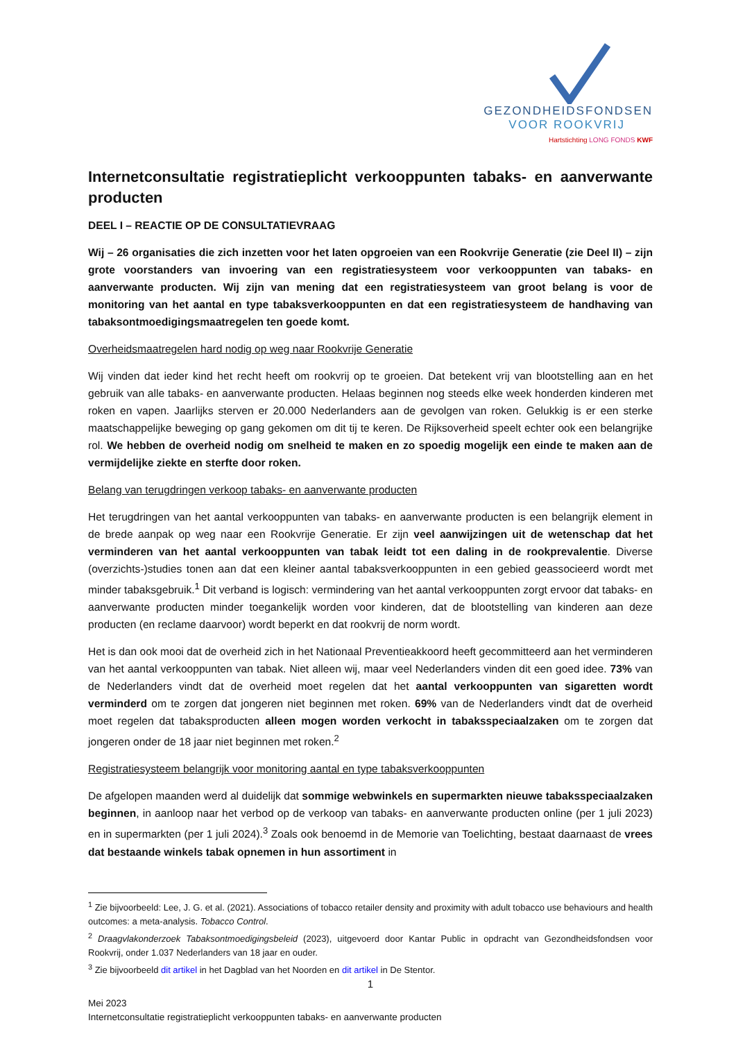GEZONDHEIDSFONDSEN
VOOR ROOKVRIJ
Hartstichting LONG FONDS KWF
Internetconsultatie registratieplicht verkooppunten tabaks- en aanverwante producten
DEEL I – REACTIE OP DE CONSULTATIEVRAAG
Wij – 26 organisaties die zich inzetten voor het laten opgroeien van een Rookvrije Generatie (zie Deel II) – zijn grote voorstanders van invoering van een registratiesysteem voor verkooppunten van tabaks- en aanverwante producten. Wij zijn van mening dat een registratiesysteem van groot belang is voor de monitoring van het aantal en type tabaksverkooppunten en dat een registratiesysteem de handhaving van tabaksontmoedigingsmaatregelen ten goede komt.
Overheidsmaatregelen hard nodig op weg naar Rookvrije Generatie
Wij vinden dat ieder kind het recht heeft om rookvrij op te groeien. Dat betekent vrij van blootstelling aan en het gebruik van alle tabaks- en aanverwante producten. Helaas beginnen nog steeds elke week honderden kinderen met roken en vapen. Jaarlijks sterven er 20.000 Nederlanders aan de gevolgen van roken. Gelukkig is er een sterke maatschappelijke beweging op gang gekomen om dit tij te keren. De Rijksoverheid speelt echter ook een belangrijke rol. We hebben de overheid nodig om snelheid te maken en zo spoedig mogelijk een einde te maken aan de vermijdelijke ziekte en sterfte door roken.
Belang van terugdringen verkoop tabaks- en aanverwante producten
Het terugdringen van het aantal verkooppunten van tabaks- en aanverwante producten is een belangrijk element in de brede aanpak op weg naar een Rookvrije Generatie. Er zijn veel aanwijzingen uit de wetenschap dat het verminderen van het aantal verkooppunten van tabak leidt tot een daling in de rookprevalentie. Diverse (overzichts-)studies tonen aan dat een kleiner aantal tabaksverkooppunten in een gebied geassocieerd wordt met minder tabaksgebruik.<sup>1</sup> Dit verband is logisch: vermindering van het aantal verkooppunten zorgt ervoor dat tabaks- en aanverwante producten minder toegankelijk worden voor kinderen, dat de blootstelling van kinderen aan deze producten (en reclame daarvoor) wordt beperkt en dat rookvrij de norm wordt.
Het is dan ook mooi dat de overheid zich in het Nationaal Preventieakkoord heeft gecommitteerd aan het verminderen van het aantal verkooppunten van tabak. Niet alleen wij, maar veel Nederlanders vinden dit een goed idee. 73% van de Nederlanders vindt dat de overheid moet regelen dat het aantal verkooppunten van sigaretten wordt verminderd om te zorgen dat jongeren niet beginnen met roken. 69% van de Nederlanders vindt dat de overheid moet regelen dat tabaksproducten alleen mogen worden verkocht in tabaksspeciaalzaken om te zorgen dat jongeren onder de 18 jaar niet beginnen met roken.<sup>2</sup>
Registratiesysteem belangrijk voor monitoring aantal en type tabaksverkooppunten
De afgelopen maanden werd al duidelijk dat sommige webwinkels en supermarkten nieuwe tabaksspeciaalzaken beginnen, in aanloop naar het verbod op de verkoop van tabaks- en aanverwante producten online (per 1 juli 2023) en in supermarkten (per 1 juli 2024).<sup>3</sup> Zoals ook benoemd in de Memorie van Toelichting, bestaat daarnaast de vrees dat bestaande winkels tabak opnemen in hun assortiment in
<sup>1</sup> Zie bijvoorbeeld: Lee, J. G. et al. (2021). Associations of tobacco retailer density and proximity with adult tobacco use behaviours and health outcomes: a meta-analysis. Tobacco Control.
<sup>2</sup> Draagvlakonderzoek Tabaksontmoedigingsbeleid (2023), uitgevoerd door Kantar Public in opdracht van Gezondheidsfondsen voor Rookvrij, onder 1.037 Nederlanders van 18 jaar en ouder.
<sup>3</sup> Zie bijvoorbeeld dit artikel in het Dagblad van het Noorden en dit artikel in De Stentor.
1
Mei 2023
Internetconsultatie registratieplicht verkooppunten tabaks- en aanverwante producten